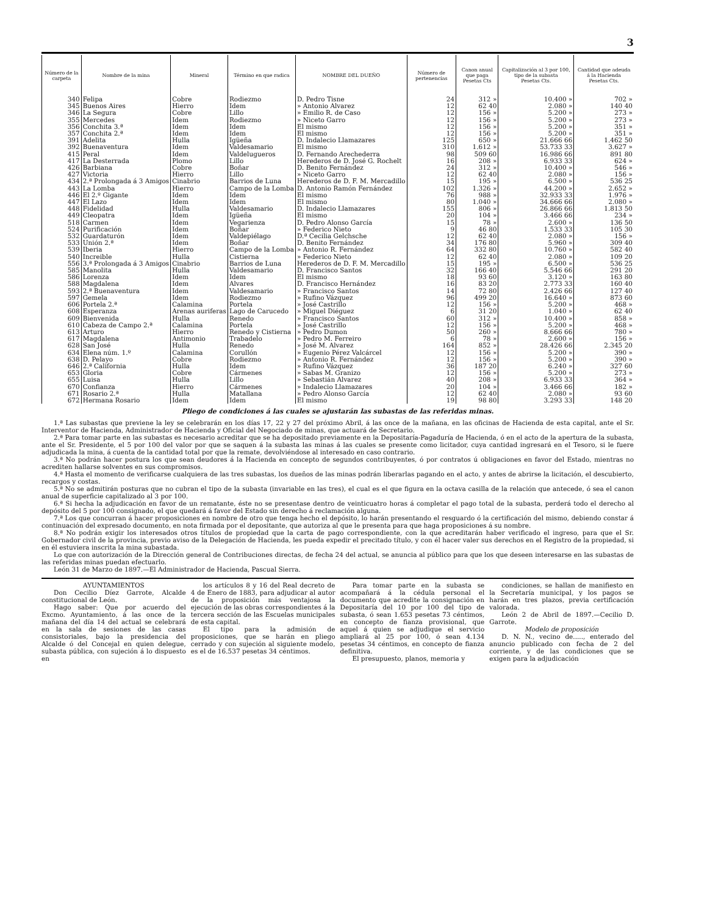3
| Número de la carpeta | Nombre de la mina | Mineral | Término en que radica | NOMBRE DEL DUEÑO | Número de pertenencias | Canon anual que paga Pesetas Cts | Capitalización al 3 por 100, tipo de la subasta Pesetas Cts. | Cantidad que adeuda á la Hacienda Pesetas Cts. |
| --- | --- | --- | --- | --- | --- | --- | --- | --- |
| 340 | Felipa | Cobre | Rodiezmo | D. Pedro Tisne | 24 | 312 » | 10.400 » | 702 » |
| 345 | Buenos Aires | Hierro | Idem | » Antonio Alvarez | 12 | 62 40 | 2.080 » | 140 40 |
| 346 | La Segura | Cobre | Lillo | » Emilio R. de Caso | 12 | 156 » | 5.200 » | 273 » |
| 355 | Mercedes | Idem | Rodiezmo | » Niceto Garro | 12 | 156 » | 5.200 » | 273 » |
| 356 | Conchita 3.ª | Idem | Idem | El mismo | 12 | 156 » | 5.200 » | 351 » |
| 357 | Conchita 2.ª | Idem | Idem | El mismo | 12 | 156 » | 5.200 » | 351 » |
| 391 | Adelita | Hulla | Igüeña | D. Indalecio Llamazares | 125 | 650 » | 21.666 66 | 1.462 50 |
| 392 | Buenaventura | Idem | Valdesamario | El mismo | 310 | 1.612 » | 53.733 33 | 3.627 » |
| 415 | Peral | Idem | Valdelugueros | D. Fernando Arechederra | 98 | 509 60 | 16.986 66 | 891 80 |
| 417 | La Desterrada | Plomo | Lillo | Herederos de D. José G. Rochelt | 16 | 208 » | 6.933 33 | 624 » |
| 426 | Barbiana | Cobre | Boñar | D. Benito Fernández | 24 | 312 » | 10.400 » | 546 » |
| 427 | Victoria | Hierro | Lillo | » Niceto Garro | 12 | 62 40 | 2.080 » | 156 » |
| 434 | 2.ª Prolongada á 3 Amigos | Cinabrio | Barrios de Luna | Herederos de D. F. M. Mercadillo | 15 | 195 » | 6.500 » | 536 25 |
| 443 | La Lomba | Hierro | Campo de la Lomba | D. Antonio Ramón Fernández | 102 | 1.326 » | 44.200 » | 2.652 » |
| 446 | El 2.º Gigante | Idem | Idem | El mismo | 76 | 988 » | 32.933 33 | 1.976 » |
| 447 | El Lazo | Idem | Idem | El mismo | 80 | 1.040 » | 34.666 66 | 2.080 » |
| 448 | Fidelidad | Hulla | Valdesamario | D. Indalecio Llamazares | 155 | 806 » | 26.866 66 | 1.813 50 |
| 449 | Cleopatra | Idem | Igüeña | El mismo | 20 | 104 » | 3.466 66 | 234 » |
| 518 | Carmen | Idem | Vegarienza | D. Pedro Alonso García | 15 | 78 » | 2.600 » | 136 50 |
| 524 | Purificación | Idem | Boñar | » Federico Nieto | 9 | 46 80 | 1.533 33 | 105 30 |
| 532 | Guardaturón | Idem | Valdepiélago | D.ª Cecilia Gelchsche | 12 | 62 40 | 2.080 » | 156 » |
| 533 | Unión 2.ª | Idem | Boñar | D. Benito Fernández | 34 | 176 80 | 5.960 » | 309 40 |
| 539 | Iberia | Hierro | Campo de la Lomba | » Antonio R. Fernández | 64 | 332 80 | 10.760 » | 582 40 |
| 540 | Increible | Hulla | Cistierna | » Federico Nieto | 12 | 62 40 | 2.080 » | 109 20 |
| 556 | 3.ª Prolongada á 3 Amigos | Cinabrio | Barrios de Luna | Herederos de D. F. M. Mercadillo | 15 | 195 » | 6.500 » | 536 25 |
| 585 | Manolita | Hulla | Valdesamario | D. Francisco Santos | 32 | 166 40 | 5.546 66 | 291 20 |
| 586 | Lorenza | Idem | Idem | El mismo | 18 | 93 60 | 3.120 » | 163 80 |
| 588 | Magdalena | Idem | Alvares | D. Francisco Hernández | 16 | 83 20 | 2.773 33 | 160 40 |
| 593 | 2.ª Buenaventura | Idem | Valdesamario | » Francisco Santos | 14 | 72 80 | 2.426 66 | 127 40 |
| 597 | Gemela | Idem | Rodiezmo | » Rufino Vázquez | 96 | 499 20 | 16.640 » | 873 60 |
| 606 | Portela 2.ª | Calamina | Portela | » José Castrillo | 12 | 156 » | 5.200 » | 468 » |
| 608 | Esperanza | Arenas auriferas | Lago de Carucedo | » Miguel Diéguez | 6 | 31 20 | 1.040 » | 62 40 |
| 609 | Bienvenida | Hulla | Renedo | » Francisco Santos | 60 | 312 » | 10.400 » | 858 » |
| 610 | Cabeza de Campo 2.ª | Calamina | Portela | » José Castrillo | 12 | 156 » | 5.200 » | 468 » |
| 613 | Arturo | Hierro | Renedo y Cistierna | » Pedro Dumon | 50 | 260 » | 8.666 66 | 780 » |
| 617 | Magdalena | Antimonio | Trabadelo | » Pedro M. Ferreiro | 6 | 78 » | 2.600 » | 156 » |
| 628 | San José | Hulla | Renedo | » José M. Alvarez | 164 | 852 » | 28.426 66 | 2.345 20 |
| 634 | Elena núm. 1.º | Calamina | Corullón | » Eugenio Pérez Valcárcel | 12 | 156 » | 5.200 » | 390 » |
| 638 | D. Pelayo | Cobre | Rodiezmo | » Antonio R. Fernández | 12 | 156 » | 5.200 » | 390 » |
| 646 | 2.ª California | Hulla | Idem | » Rufino Vázquez | 36 | 187 20 | 6.240 » | 327 60 |
| 653 | Gloria | Cobre | Cármenes | » Sabas M. Granizo | 12 | 156 » | 5.200 » | 273 » |
| 655 | Luisa | Hulla | Lillo | » Sebastián Alvarez | 40 | 208 » | 6.933 33 | 364 » |
| 670 | Confianza | Hierro | Cármenes | » Indalecio Llamazares | 20 | 104 » | 3.466 66 | 182 » |
| 671 | Rosario 2.ª | Hulla | Matallana | » Pedro Alonso García | 12 | 62 40 | 2.080 » | 93 60 |
| 672 | Hermana Rosario | Idem | Idem | El mismo | 19 | 98 80 | 3.293 33 | 148 20 |
Pliego de condiciones á las cuales se ajustarán las subastas de las referidas minas.
1.ª Las subastas que previene la ley se celebrarán en los días 17, 22 y 27 del próximo Abril, á las once de la mañana, en las oficinas de Hacienda de esta capital, ante el Sr. Interventor de Hacienda, Administrador de Hacienda y Oficial del Negociado de minas, que actuará de Secretario.
2.ª Para tomar parte en las subastas es necesario acreditar que se ha depositado previamente en la Depositaría-Pagaduría de Hacienda, ó en el acto de la apertura de la subasta, ante el Sr. Presidente, el 5 por 100 del valor por que se saquen á la subasta las minas á las cuales se presente como licitador, cuya cantidad ingresará en el Tesoro, si le fuere adjudicada la mina, á cuenta de la cantidad total por que la remate, devolviéndose al interesado en caso contrario.
3.ª No podrán hacer postura los que sean deudores á la Hacienda en concepto de segundos contribuyentes, ó por contratos ú obligaciones en favor del Estado, mientras no acrediten hallarse solventes en sus compromisos.
4.ª Hasta el momento de verificarse cualquiera de las tres subastas, los dueños de las minas podrán liberarlas pagando en el acto, y antes de abrirse la licitación, el descubierto, recargos y costas.
5.ª No se admitirán posturas que no cubran el tipo de la subasta (invariable en las tres), el cual es el que figura en la octava casilla de la relación que antecede, ó sea el canon anual de superficie capitalizado al 3 por 100.
6.ª Si hecha la adjudicación en favor de un rematante, éste no se presentase dentro de veinticuatro horas á completar el pago total de la subasta, perderá todo el derecho al depósito del 5 por 100 consignado, el que quedará á favor del Estado sin derecho á reclamación alguna.
7.ª Los que concurran á hacer proposiciones en nombre de otro que tenga hecho el depósito, lo harán presentando el resguardo ó la certificación del mismo, debiendo constar á continuación del expresado documento, en nota firmada por el depositante, que autoriza al que le presenta para que haga proposiciones á su nombre.
8.ª No podrán exigir los interesados otros títulos de propiedad que la carta de pago correspondiente, con la que acreditarán haber verificado el ingreso, para que el Sr. Gobernador civil de la provincia, previo aviso de la Delegación de Hacienda, les pueda expedir el precitado título, y con él hacer valer sus derechos en el Registro de la propiedad, si en él estuviera inscrita la mina subastada.
Lo que con autorización de la Dirección general de Contribuciones directas, de fecha 24 del actual, se anuncia al público para que los que deseen interesarse en las subastas de las referidas minas puedan efectuarlo.
León 31 de Marzo de 1897.—El Administrador de Hacienda, Pascual Sierra.
AYUNTAMIENTOS
Don Cecilio Díez Garrote, Alcalde constitucional de León.
Hago saber: Que por acuerdo del Excmo. Ayuntamiento, á las once de la mañana del día 14 del actual se celebrará en la sala de sesiones de las casas consistoriales, bajo la presidencia del Alcalde ó del Concejal en quien delegue, subasta pública, con sujeción á lo dispuesto en
los artículos 8 y 16 del Real decreto de 4 de Enero de 1883, para adjudicar al autor de la proposición más ventajosa la ejecución de las obras correspondientes á la tercera sección de las Escuelas municipales de esta capital.
El tipo para la admisión de proposiciones, que se harán en pliego cerrado y con sujeción al siguiente modelo, es el de 16.537 pesetas 34 céntimos.
Para tomar parte en la subasta se acompañará á la cédula personal el documento que acredite la consignación en Depositaría del 10 por 100 del tipo de subasta, ó sean 1.653 pesetas 73 céntimos, en concepto de fianza provisional, que aquel á quien se adjudique el servicio ampliará al 25 por 100, ó sean 4.134 pesetas 34 céntimos, en concepto de fianza definitiva.
El presupuesto, planos, memoria y
condiciones, se hallan de manifiesto en la Secretaría municipal, y los pagos se harán en tres plazos, previa certificación valorada.
León 2 de Abril de 1897.—Cecilio D. Garrote.
Modelo de proposición
D. N. N., vecino de....., enterado del anuncio publicado con fecha de 2 del corriente, y de las condiciones que se exigen para la adjudicación